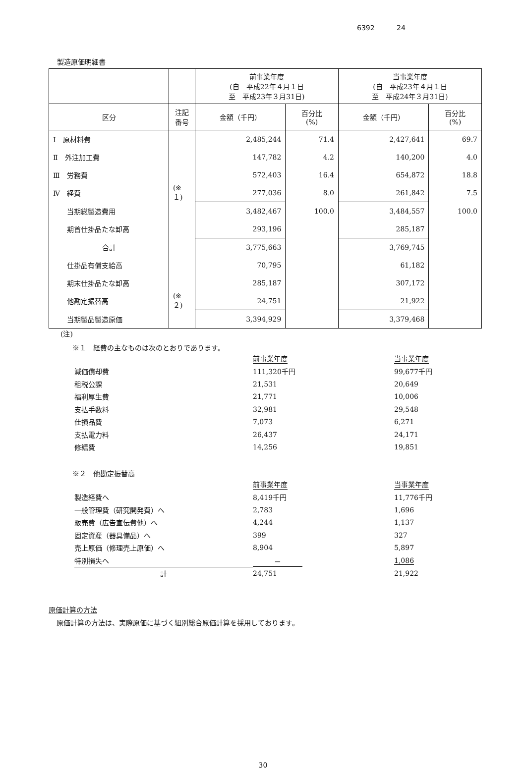6392 24
製造原価明細書
| | | 前事業年度 (自 平成22年４月１日 至 平成23年３月31日) | | 当事業年度 (自 平成23年４月１日 至 平成24年３月31日) | |
| --- | --- | --- | --- | --- | --- |
| 区分 | 注記 番号 | 金額（千円） | 百分比 (%) | 金額（千円） | 百分比 (%) |
| Ⅰ 原材料費 | | 2,485,244 | 71.4 | 2,427,641 | 69.7 |
| Ⅱ 外注加工費 | | 147,782 | 4.2 | 140,200 | 4.0 |
| Ⅲ 労務費 | | 572,403 | 16.4 | 654,872 | 18.8 |
| Ⅳ 経費 | (※１) | 277,036 | 8.0 | 261,842 | 7.5 |
| 当期総製造費用 | | 3,482,467 | 100.0 | 3,484,557 | 100.0 |
| 期首仕掛品たな卸高 | | 293,196 | | 285,187 | |
| 合計 | | 3,775,663 | | 3,769,745 | |
| 仕掛品有償支給高 | | 70,795 | | 61,182 | |
| 期末仕掛品たな卸高 | | 285,187 | | 307,172 | |
| 他勘定振替高 | (※２) | 24,751 | | 21,922 | |
| 当期製品製造原価 | | 3,394,929 | | 3,379,468 | |
(注)
※１　経費の主なものは次のとおりであります。
| | 前事業年度 | 当事業年度 |
| 減価償却費 | 111,320千円 | 99,677千円 |
| 租税公課 | 21,531 | 20,649 |
| 福利厚生費 | 21,771 | 10,006 |
| 支払手数料 | 32,981 | 29,548 |
| 仕損品費 | 7,073 | 6,271 |
| 支払電力料 | 26,437 | 24,171 |
| 修繕費 | 14,256 | 19,851 |
※２　他勘定振替高
| | 前事業年度 | 当事業年度 |
| 製造経費へ | 8,419千円 | 11,776千円 |
| 一般管理費（研究開発費）へ | 2,783 | 1,696 |
| 販売費（広告宣伝費他）へ | 4,244 | 1,137 |
| 固定資産（器具備品）へ | 399 | 327 |
| 売上原価（修理売上原価）へ | 8,904 | 5,897 |
| 特別損失へ | － | 1,086 |
| 計 | 24,751 | 21,922 |
原価計算の方法
原価計算の方法は、実際原価に基づく組別総合原価計算を採用しております。
30